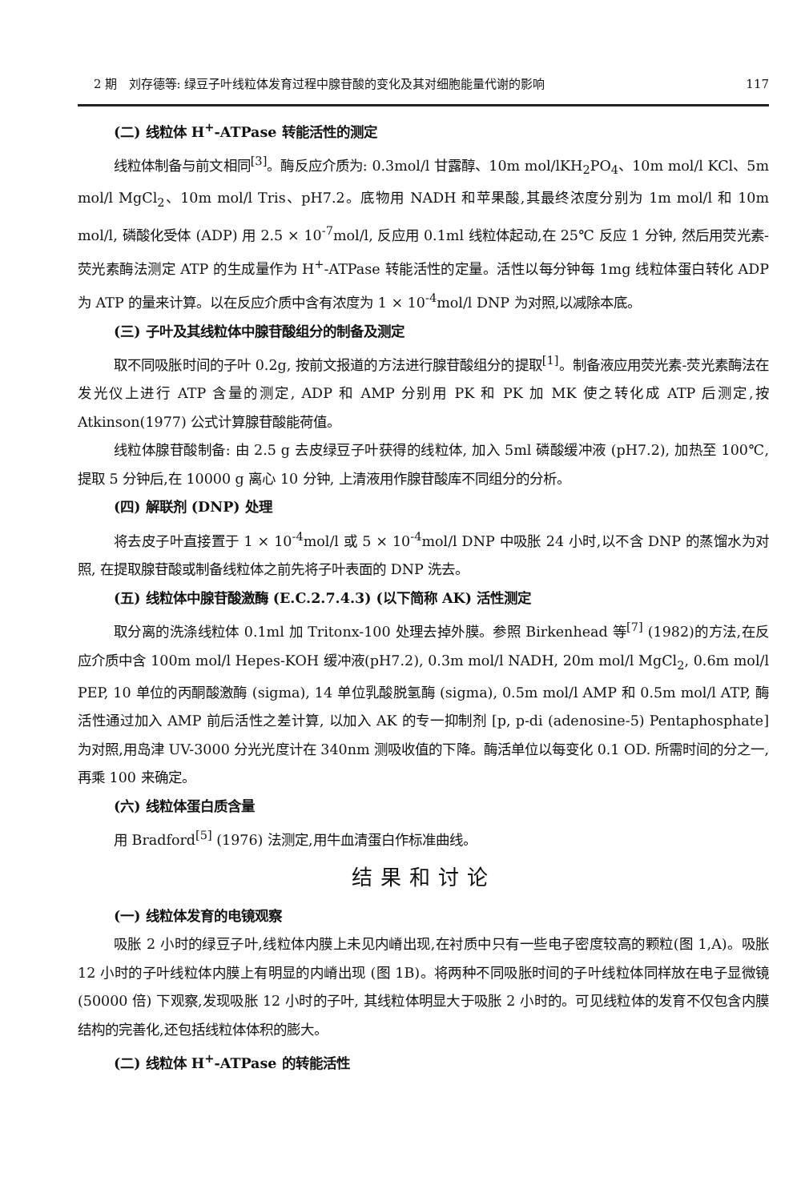2 期 刘存德等: 绿豆子叶线粒体发育过程中腺苷酸的变化及其对细胞能量代谢的影响 117
(二) 线粒体 H<sup>+</sup>-ATPase 转能活性的测定
线粒体制备与前文相同<sup>[3]</sup>。酶反应介质为: 0.3mol/l 甘露醇、10m mol/lKH<sub>2</sub>PO<sub>4</sub>、10m mol/l KCl、5m mol/l MgCl<sub>2</sub>、10m mol/l Tris、pH7.2。底物用 NADH 和苹果酸,其最终浓度分别为 1m mol/l 和 10m mol/l, 磷酸化受体 (ADP) 用 2.5 × 10<sup>-7</sup>mol/l, 反应用 0.1ml 线粒体起动,在 25℃ 反应 1 分钟, 然后用荧光素-荧光素酶法测定 ATP 的生成量作为 H<sup>+</sup>-ATPase 转能活性的定量。活性以每分钟每 1mg 线粒体蛋白转化 ADP 为 ATP 的量来计算。以在反应介质中含有浓度为 1 × 10<sup>-4</sup>mol/l DNP 为对照,以减除本底。
(三) 子叶及其线粒体中腺苷酸组分的制备及测定
取不同吸胀时间的子叶 0.2g, 按前文报道的方法进行腺苷酸组分的提取<sup>[1]</sup>。制备液应用荧光素-荧光素酶法在发光仪上进行 ATP 含量的测定, ADP 和 AMP 分别用 PK 和 PK 加 MK 使之转化成 ATP 后测定,按 Atkinson(1977) 公式计算腺苷酸能荷值。
线粒体腺苷酸制备: 由 2.5 g 去皮绿豆子叶获得的线粒体, 加入 5ml 磷酸缓冲液 (pH7.2), 加热至 100℃, 提取 5 分钟后,在 10000 g 离心 10 分钟, 上清液用作腺苷酸库不同组分的分析。
(四) 解联剂 (DNP) 处理
将去皮子叶直接置于 1 × 10<sup>-4</sup>mol/l 或 5 × 10<sup>-4</sup>mol/l DNP 中吸胀 24 小时,以不含 DNP 的蒸馏水为对照, 在提取腺苷酸或制备线粒体之前先将子叶表面的 DNP 洗去。
(五) 线粒体中腺苷酸激酶 (E.C.2.7.4.3) (以下简称 AK) 活性测定
取分离的洗涤线粒体 0.1ml 加 Tritonx-100 处理去掉外膜。参照 Birkenhead 等<sup>[7]</sup> (1982)的方法,在反应介质中含 100m mol/l Hepes-KOH 缓冲液(pH7.2), 0.3m mol/l NADH, 20m mol/l MgCl<sub>2</sub>, 0.6m mol/l PEP, 10 单位的丙酮酸激酶 (sigma), 14 单位乳酸脱氢酶 (sigma), 0.5m mol/l AMP 和 0.5m mol/l ATP, 酶活性通过加入 AMP 前后活性之差计算, 以加入 AK 的专一抑制剂 [p, p-di (adenosine-5) Pentaphosphate] 为对照,用岛津 UV-3000 分光光度计在 340nm 测吸收值的下降。酶活单位以每变化 0.1 OD. 所需时间的分之一, 再乘 100 来确定。
(六) 线粒体蛋白质含量
用 Bradford<sup>[5]</sup> (1976) 法测定,用牛血清蛋白作标准曲线。
结果和讨论
(一) 线粒体发育的电镜观察
吸胀 2 小时的绿豆子叶,线粒体内膜上未见内嵴出现,在衬质中只有一些电子密度较高的颗粒(图 1,A)。吸胀 12 小时的子叶线粒体内膜上有明显的内嵴出现 (图 1B)。将两种不同吸胀时间的子叶线粒体同样放在电子显微镜 (50000 倍) 下观察,发现吸胀 12 小时的子叶, 其线粒体明显大于吸胀 2 小时的。可见线粒体的发育不仅包含内膜结构的完善化,还包括线粒体体积的膨大。
(二) 线粒体 H<sup>+</sup>-ATPase 的转能活性